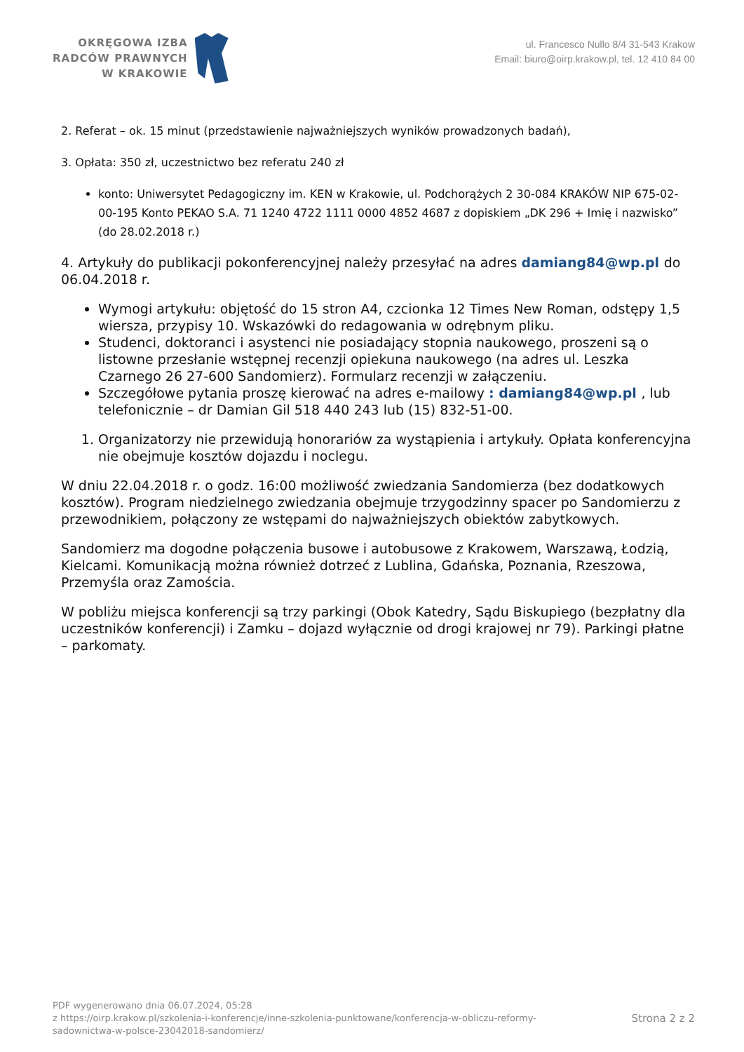OKRĘGOWA IZBA
RADCÓW PRAWNYCH
W KRAKOWIE
ul. Francesco Nullo 8/4 31-543 Krakow
Email: biuro@oirp.krakow.pl, tel. 12 410 84 00
2. Referat – ok. 15 minut (przedstawienie najważniejszych wyników prowadzonych badań),
3. Opłata: 350 zł, uczestnictwo bez referatu 240 zł
konto: Uniwersytet Pedagogiczny im. KEN w Krakowie, ul. Podchorążych 2 30-084 KRAKÓW NIP 675-02-00-195 Konto PEKAO S.A. 71 1240 4722 1111 0000 4852 4687 z dopiskiem „DK 296 + Imię i nazwisko” (do 28.02.2018 r.)
4. Artykuły do publikacji pokonferencyjnej należy przesyłać na adres damiang84@wp.pl do 06.04.2018 r.
Wymogi artykułu: objętość do 15 stron A4, czcionka 12 Times New Roman, odstępy 1,5 wiersza, przypisy 10. Wskazówki do redagowania w odrębnym pliku.
Studenci, doktoranci i asystenci nie posiadający stopnia naukowego, proszeni są o listowne przesłanie wstępnej recenzji opiekuna naukowego (na adres ul. Leszka Czarnego 26 27-600 Sandomierz). Formularz recenzji w załączeniu.
Szczegółowe pytania proszę kierować na adres e-mailowy : damiang84@wp.pl , lub telefonicznie – dr Damian Gil 518 440 243 lub (15) 832-51-00.
1. Organizatorzy nie przewidują honorariów za wystąpienia i artykuły. Opłata konferencyjna nie obejmuje kosztów dojazdu i noclegu.
W dniu 22.04.2018 r. o godz. 16:00 możliwość zwiedzania Sandomierza (bez dodatkowych kosztów). Program niedzielnego zwiedzania obejmuje trzygodzinny spacer po Sandomierzu z przewodnikiem, połączony ze wstępami do najważniejszych obiektów zabytkowych.
Sandomierz ma dogodne połączenia busowe i autobusowe z Krakowem, Warszawą, Łodzią, Kielcami. Komunikacją można również dotrzeć z Lublina, Gdańska, Poznania, Rzeszowa, Przemyśla oraz Zamościa.
W pobliżu miejsca konferencji są trzy parkingi (Obok Katedry, Sądu Biskupiego (bezpłatny dla uczestników konferencji) i Zamku – dojazd wyłącznie od drogi krajowej nr 79). Parkingi płatne – parkomaty.
PDF wygenerowano dnia 06.07.2024, 05:28
z https://oirp.krakow.pl/szkolenia-i-konferencje/inne-szkolenia-punktowane/konferencja-w-obliczu-reformy-
sadownictwa-w-polsce-23042018-sandomierz/
Strona 2 z 2